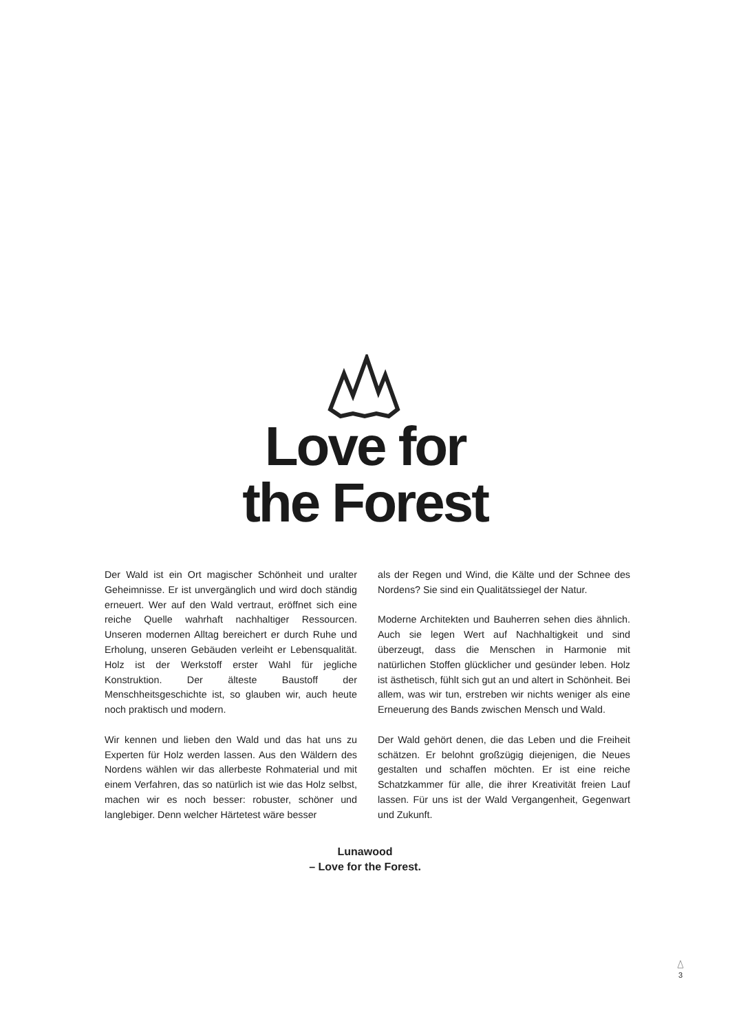Love for
the Forest
Der Wald ist ein Ort magischer Schönheit und uralter Geheimnisse. Er ist unvergänglich und wird doch ständig erneuert. Wer auf den Wald vertraut, eröffnet sich eine reiche Quelle wahrhaft nachhaltiger Ressourcen. Unseren modernen Alltag bereichert er durch Ruhe und Erholung, unseren Gebäuden verleiht er Lebensqualität. Holz ist der Werkstoff erster Wahl für jegliche Konstruktion. Der älteste Baustoff der Menschheitsgeschichte ist, so glauben wir, auch heute noch praktisch und modern.
Wir kennen und lieben den Wald und das hat uns zu Experten für Holz werden lassen. Aus den Wäldern des Nordens wählen wir das allerbeste Rohmaterial und mit einem Verfahren, das so natürlich ist wie das Holz selbst, machen wir es noch besser: robuster, schöner und langlebiger. Denn welcher Härtetest wäre besser
als der Regen und Wind, die Kälte und der Schnee des Nordens? Sie sind ein Qualitätssiegel der Natur.
Moderne Architekten und Bauherren sehen dies ähnlich. Auch sie legen Wert auf Nachhaltigkeit und sind überzeugt, dass die Menschen in Harmonie mit natürlichen Stoffen glücklicher und gesünder leben. Holz ist ästhetisch, fühlt sich gut an und altert in Schönheit. Bei allem, was wir tun, erstreben wir nichts weniger als eine Erneuerung des Bands zwischen Mensch und Wald.
Der Wald gehört denen, die das Leben und die Freiheit schätzen. Er belohnt großzügig diejenigen, die Neues gestalten und schaffen möchten. Er ist eine reiche Schatzkammer für alle, die ihrer Kreativität freien Lauf lassen. Für uns ist der Wald Vergangenheit, Gegenwart und Zukunft.
Lunawood
– Love for the Forest.
3